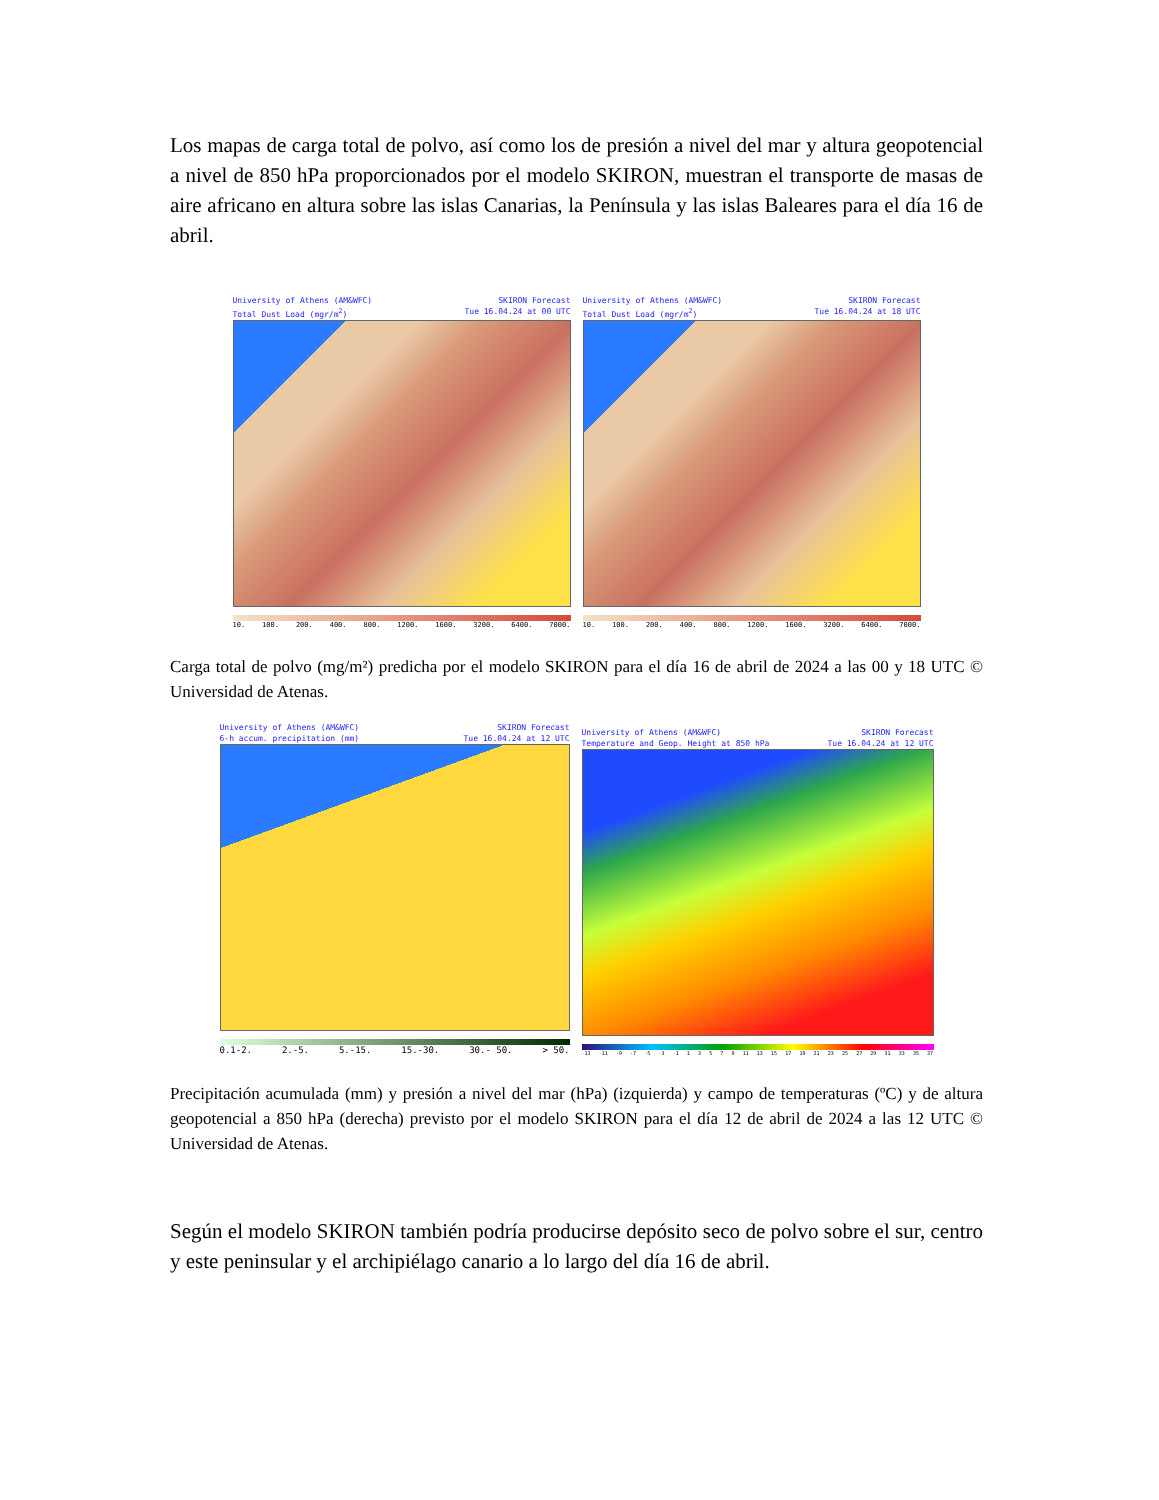Los mapas de carga total de polvo, así como los de presión a nivel del mar y altura geopotencial a nivel de 850 hPa proporcionados por el modelo SKIRON, muestran el transporte de masas de aire africano en altura sobre las islas Canarias, la Península y las islas Baleares para el día 16 de abril.
University of Athens (AM&WFC)
Total Dust Load (mgr/m<sup>2</sup>) SKIRON Forecast
Tue 16.04.24 at 00 UTC
10. 100. 200. 400. 800. 1200. 1600. 3200. 6400. 7000.
University of Athens (AM&WFC)
Total Dust Load (mgr/m<sup>2</sup>) SKIRON Forecast
Tue 16.04.24 at 18 UTC
10. 100. 200. 400. 800. 1200. 1600. 3200. 6400. 7000.
Carga total de polvo (mg/m²) predicha por el modelo SKIRON para el día 16 de abril de 2024 a las 00 y 18 UTC © Universidad de Atenas.
University of Athens (AM&WFC)
6-h accum. precipitation (mm) SKIRON Forecast
Tue 16.04.24 at 12 UTC
0.1-2. 2.-5. 5.-15. 15.-30. 30.- 50. > 50.
University of Athens (AM&WFC)
Temperature and Geop. Height at 850 hPa SKIRON Forecast
Tue 16.04.24 at 12 UTC
-13 -11 -9 -7 -5 -3 -1 13579 11 13 15 17 19 21 23 25 27 29 31 33 35 37
Precipitación acumulada (mm) y presión a nivel del mar (hPa) (izquierda) y campo de temperaturas (ºC) y de altura geopotencial a 850 hPa (derecha) previsto por el modelo SKIRON para el día 12 de abril de 2024 a las 12 UTC © Universidad de Atenas.
Según el modelo SKIRON también podría producirse depósito seco de polvo sobre el sur, centro y este peninsular y el archipiélago canario a lo largo del día 16 de abril.